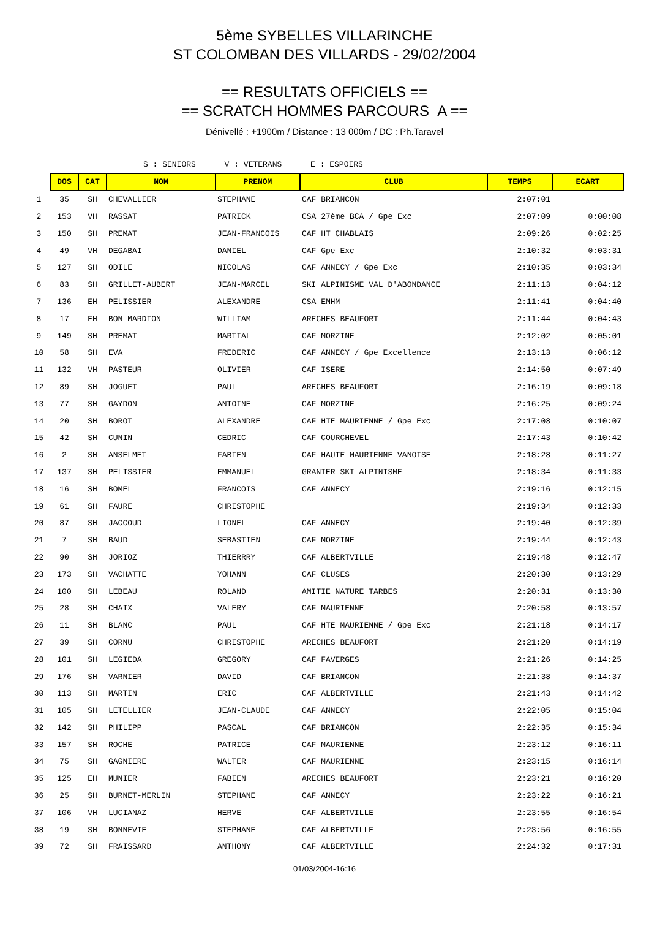5ème SYBELLES VILLARINCHE
ST COLOMBAN DES VILLARDS - 29/02/2004
== RESULTATS OFFICIELS ==
== SCRATCH HOMMES PARCOURS A ==
Dénivellé : +1900m / Distance : 13 000m / DC : Ph.Taravel
S : SENIORS V : VETERANS E : ESPOIRS
| | DOS | CAT | NOM | PRENOM | CLUB | TEMPS | ECART |
| 1 | 35 | SH | CHEVALLIER | STEPHANE | CAF BRIANCON | 2:07:01 | |
| 2 | 153 | VH | RASSAT | PATRICK | CSA 27ème BCA / Gpe Exc | 2:07:09 | 0:00:08 |
| 3 | 150 | SH | PREMAT | JEAN-FRANCOIS | CAF HT CHABLAIS | 2:09:26 | 0:02:25 |
| 4 | 49 | VH | DEGABAI | DANIEL | CAF Gpe Exc | 2:10:32 | 0:03:31 |
| 5 | 127 | SH | ODILE | NICOLAS | CAF ANNECY / Gpe Exc | 2:10:35 | 0:03:34 |
| 6 | 83 | SH | GRILLET-AUBERT | JEAN-MARCEL | SKI ALPINISME VAL D'ABONDANCE | 2:11:13 | 0:04:12 |
| 7 | 136 | EH | PELISSIER | ALEXANDRE | CSA EMHM | 2:11:41 | 0:04:40 |
| 8 | 17 | EH | BON MARDION | WILLIAM | ARECHES BEAUFORT | 2:11:44 | 0:04:43 |
| 9 | 149 | SH | PREMAT | MARTIAL | CAF MORZINE | 2:12:02 | 0:05:01 |
| 10 | 58 | SH | EVA | FREDERIC | CAF ANNECY / Gpe Excellence | 2:13:13 | 0:06:12 |
| 11 | 132 | VH | PASTEUR | OLIVIER | CAF ISERE | 2:14:50 | 0:07:49 |
| 12 | 89 | SH | JOGUET | PAUL | ARECHES BEAUFORT | 2:16:19 | 0:09:18 |
| 13 | 77 | SH | GAYDON | ANTOINE | CAF MORZINE | 2:16:25 | 0:09:24 |
| 14 | 20 | SH | BOROT | ALEXANDRE | CAF HTE MAURIENNE / Gpe Exc | 2:17:08 | 0:10:07 |
| 15 | 42 | SH | CUNIN | CEDRIC | CAF COURCHEVEL | 2:17:43 | 0:10:42 |
| 16 | 2 | SH | ANSELMET | FABIEN | CAF HAUTE MAURIENNE VANOISE | 2:18:28 | 0:11:27 |
| 17 | 137 | SH | PELISSIER | EMMANUEL | GRANIER SKI ALPINISME | 2:18:34 | 0:11:33 |
| 18 | 16 | SH | BOMEL | FRANCOIS | CAF ANNECY | 2:19:16 | 0:12:15 |
| 19 | 61 | SH | FAURE | CHRISTOPHE | | 2:19:34 | 0:12:33 |
| 20 | 87 | SH | JACCOUD | LIONEL | CAF ANNECY | 2:19:40 | 0:12:39 |
| 21 | 7 | SH | BAUD | SEBASTIEN | CAF MORZINE | 2:19:44 | 0:12:43 |
| 22 | 90 | SH | JORIOZ | THIERRRY | CAF ALBERTVILLE | 2:19:48 | 0:12:47 |
| 23 | 173 | SH | VACHATTE | YOHANN | CAF CLUSES | 2:20:30 | 0:13:29 |
| 24 | 100 | SH | LEBEAU | ROLAND | AMITIE NATURE TARBES | 2:20:31 | 0:13:30 |
| 25 | 28 | SH | CHAIX | VALERY | CAF MAURIENNE | 2:20:58 | 0:13:57 |
| 26 | 11 | SH | BLANC | PAUL | CAF HTE MAURIENNE / Gpe Exc | 2:21:18 | 0:14:17 |
| 27 | 39 | SH | CORNU | CHRISTOPHE | ARECHES BEAUFORT | 2:21:20 | 0:14:19 |
| 28 | 101 | SH | LEGIEDA | GREGORY | CAF FAVERGES | 2:21:26 | 0:14:25 |
| 29 | 176 | SH | VARNIER | DAVID | CAF BRIANCON | 2:21:38 | 0:14:37 |
| 30 | 113 | SH | MARTIN | ERIC | CAF ALBERTVILLE | 2:21:43 | 0:14:42 |
| 31 | 105 | SH | LETELLIER | JEAN-CLAUDE | CAF ANNECY | 2:22:05 | 0:15:04 |
| 32 | 142 | SH | PHILIPP | PASCAL | CAF BRIANCON | 2:22:35 | 0:15:34 |
| 33 | 157 | SH | ROCHE | PATRICE | CAF MAURIENNE | 2:23:12 | 0:16:11 |
| 34 | 75 | SH | GAGNIERE | WALTER | CAF MAURIENNE | 2:23:15 | 0:16:14 |
| 35 | 125 | EH | MUNIER | FABIEN | ARECHES BEAUFORT | 2:23:21 | 0:16:20 |
| 36 | 25 | SH | BURNET-MERLIN | STEPHANE | CAF ANNECY | 2:23:22 | 0:16:21 |
| 37 | 106 | VH | LUCIANAZ | HERVE | CAF ALBERTVILLE | 2:23:55 | 0:16:54 |
| 38 | 19 | SH | BONNEVIE | STEPHANE | CAF ALBERTVILLE | 2:23:56 | 0:16:55 |
| 39 | 72 | SH | FRAISSARD | ANTHONY | CAF ALBERTVILLE | 2:24:32 | 0:17:31 |
01/03/2004-16:16